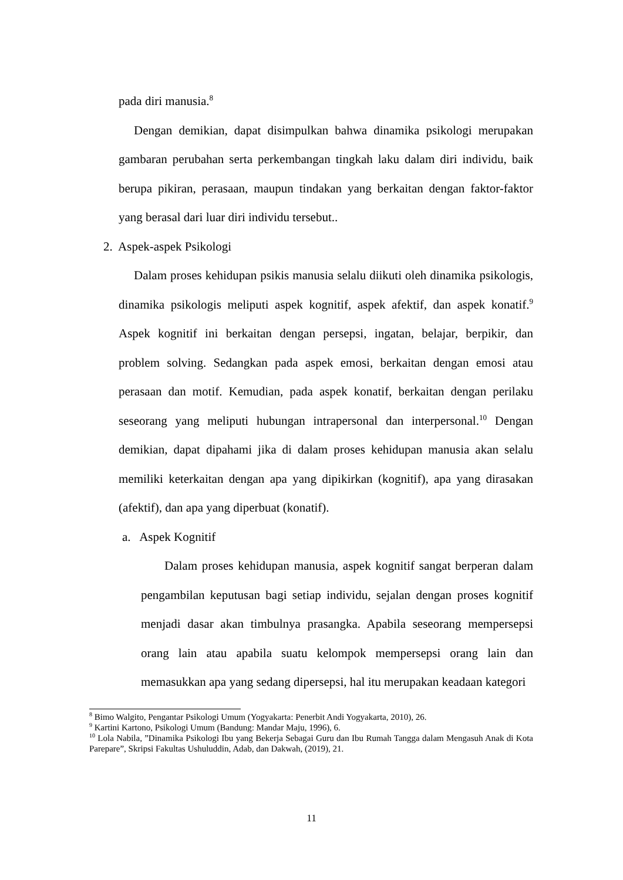pada diri manusia.<sup>8</sup>
Dengan demikian, dapat disimpulkan bahwa dinamika psikologi merupakan gambaran perubahan serta perkembangan tingkah laku dalam diri individu, baik berupa pikiran, perasaan, maupun tindakan yang berkaitan dengan faktor-faktor yang berasal dari luar diri individu tersebut..
2. Aspek-aspek Psikologi
Dalam proses kehidupan psikis manusia selalu diikuti oleh dinamika psikologis, dinamika psikologis meliputi aspek kognitif, aspek afektif, dan aspek konatif.<sup>9</sup> Aspek kognitif ini berkaitan dengan persepsi, ingatan, belajar, berpikir, dan problem solving. Sedangkan pada aspek emosi, berkaitan dengan emosi atau perasaan dan motif. Kemudian, pada aspek konatif, berkaitan dengan perilaku seseorang yang meliputi hubungan intrapersonal dan interpersonal.<sup>10</sup> Dengan demikian, dapat dipahami jika di dalam proses kehidupan manusia akan selalu memiliki keterkaitan dengan apa yang dipikirkan (kognitif), apa yang dirasakan (afektif), dan apa yang diperbuat (konatif).
a. Aspek Kognitif
Dalam proses kehidupan manusia, aspek kognitif sangat berperan dalam pengambilan keputusan bagi setiap individu, sejalan dengan proses kognitif menjadi dasar akan timbulnya prasangka. Apabila seseorang mempersepsi orang lain atau apabila suatu kelompok mempersepsi orang lain dan memasukkan apa yang sedang dipersepsi, hal itu merupakan keadaan kategori
<sup>8</sup> Bimo Walgito, Pengantar Psikologi Umum (Yogyakarta: Penerbit Andi Yogyakarta, 2010), 26.
<sup>9</sup> Kartini Kartono, Psikologi Umum (Bandung: Mandar Maju, 1996), 6.
<sup>10</sup> Lola Nabila, ”Dinamika Psikologi Ibu yang Bekerja Sebagai Guru dan Ibu Rumah Tangga dalam Mengasuh Anak di Kota Parepare”, Skripsi Fakultas Ushuluddin, Adab, dan Dakwah, (2019), 21.
11